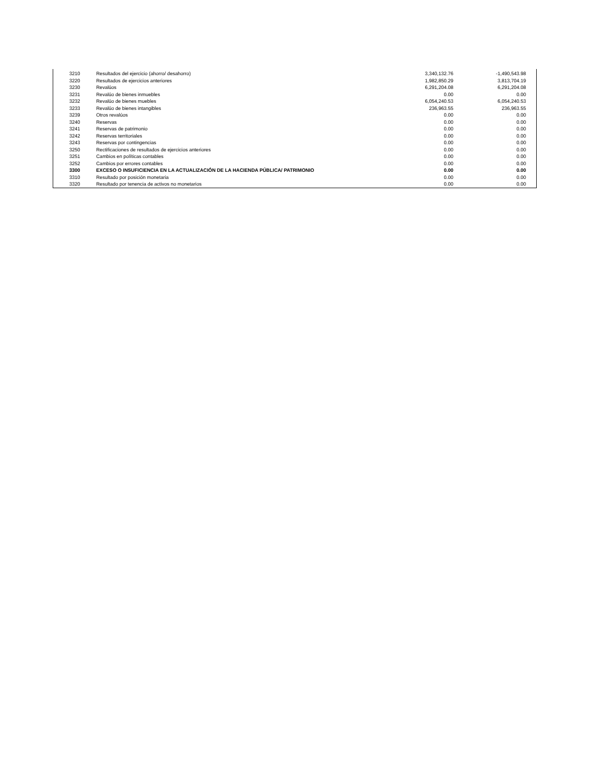| 3210 | Resultados del ejercicio (ahorro/ desahorro) | 3,340,132.76 | -1,490,543.98 | |
| 3220 | Resultados de ejercicios anteriores | 1,982,850.29 | 3,813,704.19 | |
| 3230 | Revalúos | 6,291,204.08 | 6,291,204.08 | |
| 3231 | Revalúo de bienes inmuebles | 0.00 | 0.00 | |
| 3232 | Revalúo de bienes muebles | 6,054,240.53 | 6,054,240.53 | |
| 3233 | Revalúo de bienes intangibles | 236,963.55 | 236,963.55 | |
| 3239 | Otros revalúos | 0.00 | 0.00 | |
| 3240 | Reservas | 0.00 | 0.00 | |
| 3241 | Reservas de patrimonio | 0.00 | 0.00 | |
| 3242 | Reservas territoriales | 0.00 | 0.00 | |
| 3243 | Reservas por contingencias | 0.00 | 0.00 | |
| 3250 | Rectificaciones de resultados de ejercicios anteriores | 0.00 | 0.00 | |
| 3251 | Cambios en políticas contables | 0.00 | 0.00 | |
| 3252 | Cambios por errores contables | 0.00 | 0.00 | |
| 3300 | EXCESO O INSUFICIENCIA EN LA ACTUALIZACIÓN DE LA HACIENDA PÚBLICA/ PATRIMONIO | 0.00 | 0.00 | |
| 3310 | Resultado por posición monetaria | 0.00 | 0.00 | |
| 3320 | Resultado por tenencia de activos no monetarios | 0.00 | 0.00 | |